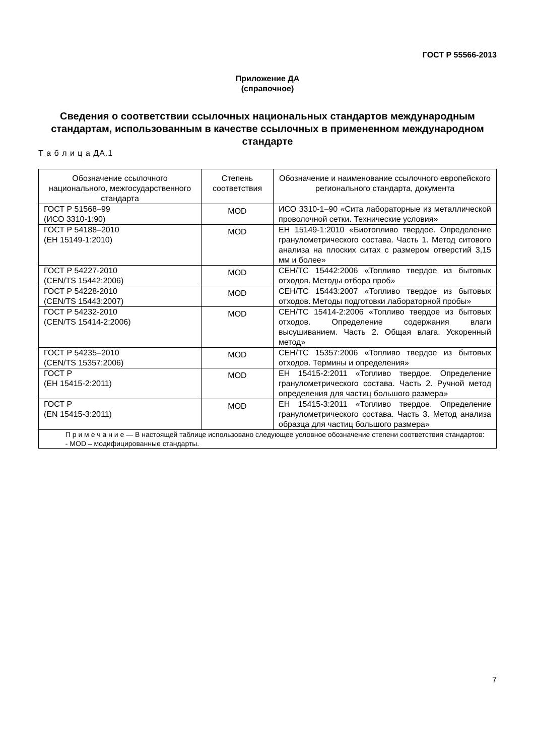ГОСТ Р 55566-2013
Приложение ДА
(справочное)
Сведения о соответствии ссылочных национальных стандартов международным стандартам, использованным в качестве ссылочных в примененном международном стандарте
Т а б л и ц а ДА.1
| Обозначение ссылочного национального, межгосударственного стандарта | Степень соответствия | Обозначение и наименование ссылочного европейского регионального стандарта, документа |
| --- | --- | --- |
| ГОСТ Р 51568–99 (ИСО 3310-1:90) | MOD | ИСО 3310-1–90 «Сита лабораторные из металлической проволочной сетки. Технические условия» |
| ГОСТ Р 54188–2010 (ЕН 15149-1:2010) | MOD | ЕН 15149-1:2010 «Биотопливо твердое. Определение гранулометрического состава. Часть 1. Метод ситового анализа на плоских ситах с размером отверстий 3,15 мм и более» |
| ГОСТ Р 54227-2010 (CEN/TS 15442:2006) | MOD | СЕН/ТС 15442:2006 «Топливо твердое из бытовых отходов. Методы отбора проб» |
| ГОСТ Р 54228-2010 (CEN/TS 15443:2007) | MOD | СЕН/ТС 15443:2007 «Топливо твердое из бытовых отходов. Методы подготовки лабораторной пробы» |
| ГОСТ Р 54232-2010 (CEN/TS 15414-2:2006) | MOD | СЕН/ТС 15414-2:2006 «Топливо твердое из бытовых отходов. Определение содержания влаги высушиванием. Часть 2. Общая влага. Ускоренный метод» |
| ГОСТ Р 54235–2010 (CEN/TS 15357:2006) | MOD | СЕН/ТС 15357:2006 «Топливо твердое из бытовых отходов. Термины и определения» |
| ГОСТ Р (ЕН 15415-2:2011) | MOD | ЕН 15415-2:2011 «Топливо твердое. Определение гранулометрического состава. Часть 2. Ручной метод определения для частиц большого размера» |
| ГОСТ Р (EN 15415-3:2011) | MOD | ЕН 15415-3:2011 «Топливо твердое. Определение гранулометрического состава. Часть 3. Метод анализа образца для частиц большого размера» |
| П р и м е ч а н и е — В настоящей таблице использовано следующее условное обозначение степени соответствия стандартов: - MOD – модифицированные стандарты. | | |
7